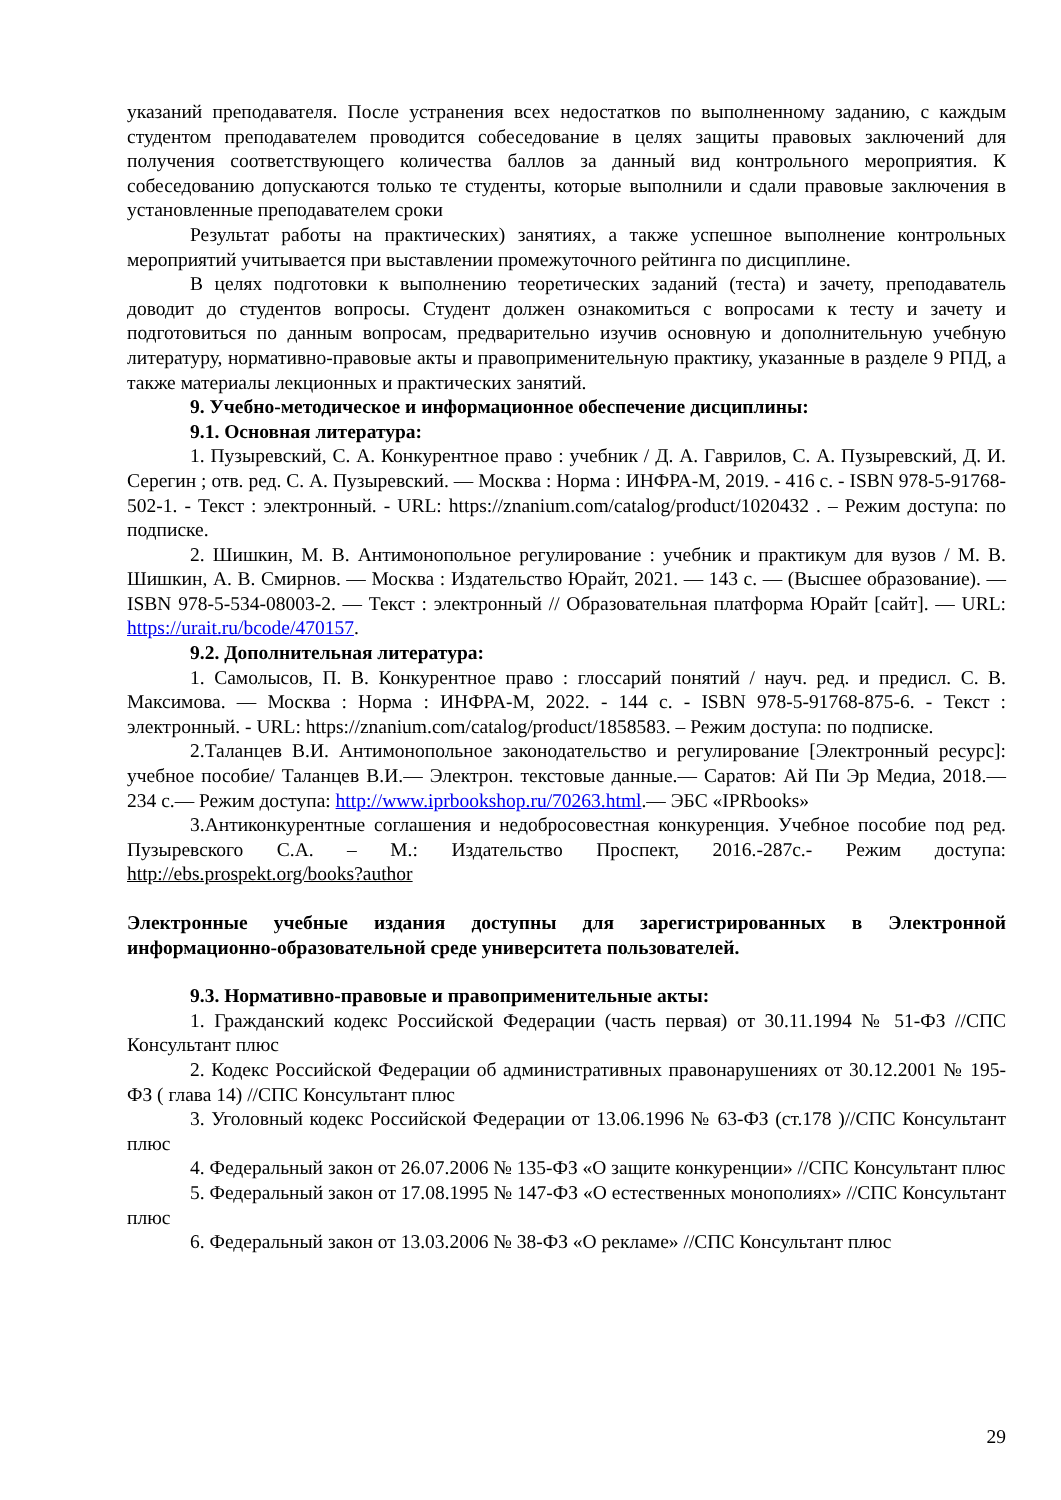указаний преподавателя. После устранения всех недостатков по выполненному заданию, с каждым студентом преподавателем проводится собеседование в целях защиты правовых заключений для получения соответствующего количества баллов за данный вид контрольного мероприятия. К собеседованию допускаются только те студенты, которые выполнили и сдали правовые заключения в установленные преподавателем сроки
Результат работы на практических) занятиях, а также успешное выполнение контрольных мероприятий учитывается при выставлении промежуточного рейтинга по дисциплине.
В целях подготовки к выполнению теоретических заданий (теста) и зачету, преподаватель доводит до студентов вопросы. Студент должен ознакомиться с вопросами к тесту и зачету и подготовиться по данным вопросам, предварительно изучив основную и дополнительную учебную литературу, нормативно-правовые акты и правоприменительную практику, указанные в разделе 9 РПД, а также материалы лекционных и практических занятий.
9. Учебно-методическое и информационное обеспечение дисциплины:
9.1. Основная литература:
1. Пузыревский, С. А. Конкурентное право : учебник / Д. А. Гаврилов, С. А. Пузыревский, Д. И. Серегин ; отв. ред. С. А. Пузыревский. — Москва : Норма : ИНФРА-М, 2019. - 416 с. - ISBN 978-5-91768-502-1. - Текст : электронный. - URL: https://znanium.com/catalog/product/1020432 . – Режим доступа: по подписке.
2. Шишкин, М. В. Антимонопольное регулирование : учебник и практикум для вузов / М. В. Шишкин, А. В. Смирнов. — Москва : Издательство Юрайт, 2021. — 143 с. — (Высшее образование). — ISBN 978-5-534-08003-2. — Текст : электронный // Образовательная платформа Юрайт [сайт]. — URL: https://urait.ru/bcode/470157.
9.2. Дополнительная литература:
1. Самолысов, П. В. Конкурентное право : глоссарий понятий / науч. ред. и предисл. С. В. Максимова. — Москва : Норма : ИНФРА-М, 2022. - 144 с. - ISBN 978-5-91768-875-6. - Текст : электронный. - URL: https://znanium.com/catalog/product/1858583. – Режим доступа: по подписке.
2.Таланцев В.И. Антимонопольное законодательство и регулирование [Электронный ресурс]: учебное пособие/ Таланцев В.И.— Электрон. текстовые данные.— Саратов: Ай Пи Эр Медиа, 2018.— 234 с.— Режим доступа: http://www.iprbookshop.ru/70263.html.— ЭБС «IPRbooks»
3.Антиконкурентные соглашения и недобросовестная конкуренция. Учебное пособие под ред. Пузыревского С.А. – М.: Издательство Проспект, 2016.-287с.- Режим доступа: http://ebs.prospekt.org/books?author
Электронные учебные издания доступны для зарегистрированных в Электронной информационно-образовательной среде университета пользователей.
9.3. Нормативно-правовые и правоприменительные акты:
1. Гражданский кодекс Российской Федерации (часть первая) от 30.11.1994 № 51-ФЗ //СПС Консультант плюс
2. Кодекс Российской Федерации об административных правонарушениях от 30.12.2001 № 195-ФЗ ( глава 14) //СПС Консультант плюс
3. Уголовный кодекс Российской Федерации от 13.06.1996 № 63-ФЗ (ст.178 )//СПС Консультант плюс
4. Федеральный закон от 26.07.2006 № 135-ФЗ «О защите конкуренции» //СПС Консультант плюс
5. Федеральный закон от 17.08.1995 № 147-ФЗ «О естественных монополиях» //СПС Консультант плюс
6. Федеральный закон от 13.03.2006 № 38-ФЗ «О рекламе» //СПС Консультант плюс
29